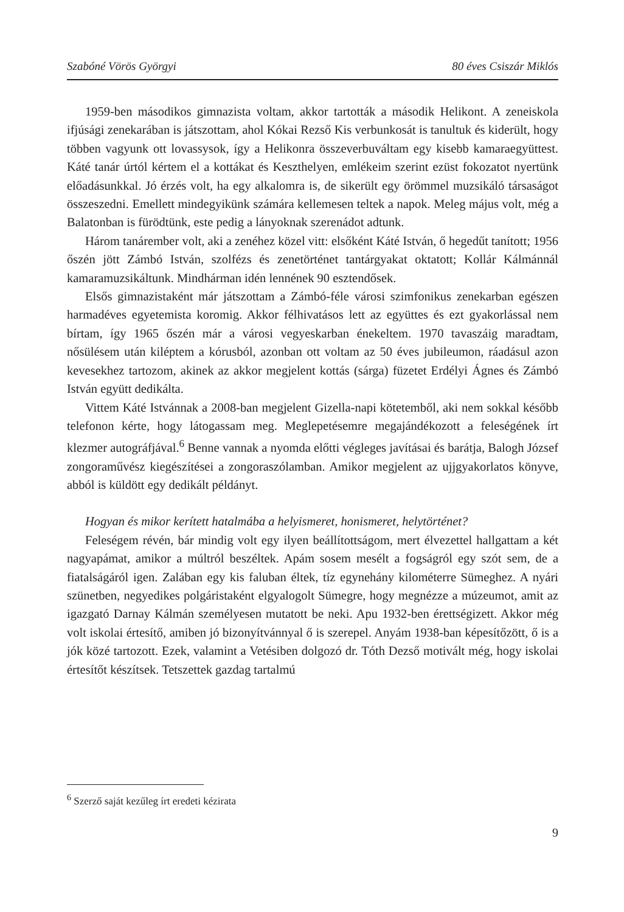Szabóné Vörös Györgyi 80 éves Csiszár Miklós
1959-ben másodikos gimnazista voltam, akkor tartották a második Helikont. A zeneiskola ifjúsági zenekarában is játszottam, ahol Kókai Rezső Kis verbunkosát is tanultuk és kiderült, hogy többen vagyunk ott lovassysok, így a Helikonra összeverbuváltam egy kisebb kamaraegyüttest. Káté tanár úrtól kértem el a kottákat és Keszthelyen, emlékeim szerint ezüst fokozatot nyertünk előadásunkkal. Jó érzés volt, ha egy alkalomra is, de sikerült egy örömmel muzsikáló társaságot összeszedni. Emellett mindegyikünk számára kellemesen teltek a napok. Meleg május volt, még a Balatonban is fürödtünk, este pedig a lányoknak szerenádot adtunk.
Három tanárember volt, aki a zenéhez közel vitt: elsőként Káté István, ő hegedűt tanított; 1956 őszén jött Zámbó István, szolfézs és zenetörténet tantárgyakat oktatott; Kollár Kálmánnál kamaramuzsikáltunk. Mindhárman idén lennének 90 esztendősek.
Elsős gimnazistaként már játszottam a Zámbó-féle városi szimfonikus zenekarban egészen harmadéves egyetemista koromig. Akkor félhivatásos lett az együttes és ezt gyakorlással nem bírtam, így 1965 őszén már a városi vegyeskarban énekeltem. 1970 tavaszáig maradtam, nősülésem után kiléptem a kórusból, azonban ott voltam az 50 éves jubileumon, ráadásul azon kevesekhez tartozom, akinek az akkor megjelent kottás (sárga) füzetet Erdélyi Ágnes és Zámbó István együtt dedikálta.
Vittem Káté Istvánnak a 2008-ban megjelent Gizella-napi kötetemből, aki nem sokkal később telefonon kérte, hogy látogassam meg. Meglepetésemre megajándékozott a feleségének írt klezmer autográfjával.<sup>6</sup> Benne vannak a nyomda előtti végleges javításai és barátja, Balogh József zongoraművész kiegészítései a zongoraszólamban. Amikor megjelent az ujjgyakorlatos könyve, abból is küldött egy dedikált példányt.
Hogyan és mikor kerített hatalmába a helyismeret, honismeret, helytörténet?
Feleségem révén, bár mindig volt egy ilyen beállítottságom, mert élvezettel hallgattam a két nagyapámat, amikor a múltról beszéltek. Apám sosem mesélt a fogságról egy szót sem, de a fiatalságáról igen. Zalában egy kis faluban éltek, tíz egynehány kilométerre Sümeghez. A nyári szünetben, negyedikes polgáristaként elgyalogolt Sümegre, hogy megnézze a múzeumot, amit az igazgató Darnay Kálmán személyesen mutatott be neki. Apu 1932-ben érettségizett. Akkor még volt iskolai értesítő, amiben jó bizonyítvánnyal ő is szerepel. Anyám 1938-ban képesítőzött, ő is a jók közé tartozott. Ezek, valamint a Vetésiben dolgozó dr. Tóth Dezső motivált még, hogy iskolai értesítőt készítsek. Tetszettek gazdag tartalmú
<sup>6</sup> Szerző saját kezűleg írt eredeti kézirata
9